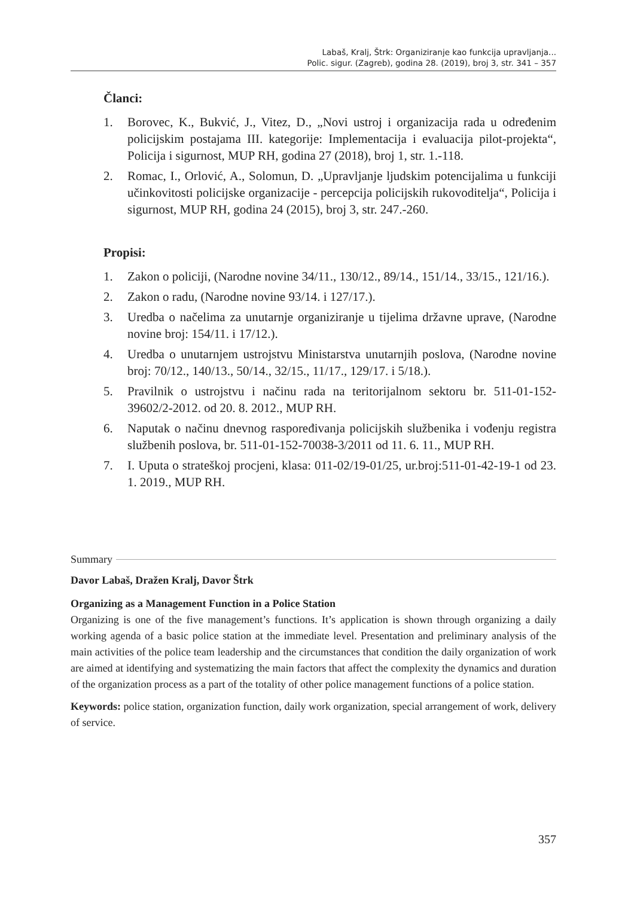Labaš, Kralj, Štrk: Organiziranje kao funkcija upravljanja...
Polic. sigur. (Zagreb), godina 28. (2019), broj 3, str. 341 – 357
Članci:
1. Borovec, K., Bukvić, J., Vitez, D., „Novi ustroj i organizacija rada u određenim policijskim postajama III. kategorije: Implementacija i evaluacija pilot-projekta“, Policija i sigurnost, MUP RH, godina 27 (2018), broj 1, str. 1.-118.
2. Romac, I., Orlović, A., Solomun, D. „Upravljanje ljudskim potencijalima u funkciji učinkovitosti policijske organizacije - percepcija policijskih rukovoditelja“, Policija i sigurnost, MUP RH, godina 24 (2015), broj 3, str. 247.-260.
Propisi:
1. Zakon o policiji, (Narodne novine 34/11., 130/12., 89/14., 151/14., 33/15., 121/16.).
2. Zakon o radu, (Narodne novine 93/14. i 127/17.).
3. Uredba o načelima za unutarnje organiziranje u tijelima državne uprave, (Narodne novine broj: 154/11. i 17/12.).
4. Uredba o unutarnjem ustrojstvu Ministarstva unutarnjih poslova, (Narodne novine broj: 70/12., 140/13., 50/14., 32/15., 11/17., 129/17. i 5/18.).
5. Pravilnik o ustrojstvu i načinu rada na teritorijalnom sektoru br. 511-01-152-39602/2-2012. od 20. 8. 2012., MUP RH.
6. Naputak o načinu dnevnog raspoređivanja policijskih službenika i vođenju registra službenih poslova, br. 511-01-152-70038-3/2011 od 11. 6. 11., MUP RH.
7. I. Uputa o strateškoj procjeni, klasa: 011-02/19-01/25, ur.broj:511-01-42-19-1 od 23. 1. 2019., MUP RH.
Summary
Davor Labaš, Dražen Kralj, Davor Štrk
Organizing as a Management Function in a Police Station
Organizing is one of the five management’s functions. It’s application is shown through organizing a daily working agenda of a basic police station at the immediate level. Presentation and preliminary analysis of the main activities of the police team leadership and the circumstances that condition the daily organization of work are aimed at identifying and systematizing the main factors that affect the complexity the dynamics and duration of the organization process as a part of the totality of other police management functions of a police station.
Keywords: police station, organization function, daily work organization, special arrangement of work, delivery of service.
357